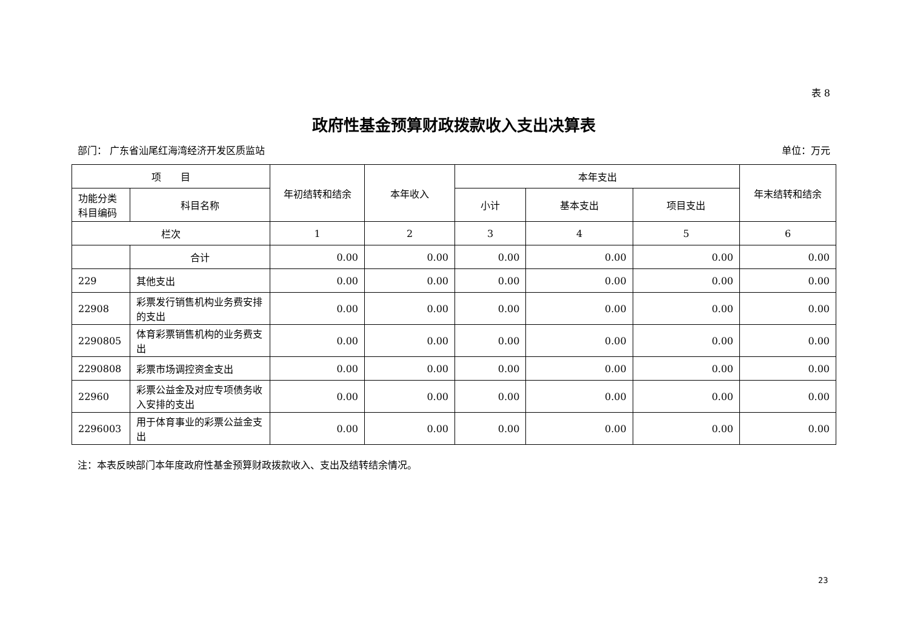表 8
政府性基金预算财政拨款收入支出决算表
部门： 广东省汕尾红海湾经济开发区质监站 单位：万元
| 项 目 | | 年初结转和结余 | 本年收入 | 本年支出 | | | 年末结转和结余 |
| --- | --- | --- | --- | --- | --- | --- | --- |
| 功能分类科目编码 | 科目名称 | | | 小计 | 基本支出 | 项目支出 | |
| 栏次 | | 1 | 2 | 3 | 4 | 5 | 6 |
| | 合计 | 0.00 | 0.00 | 0.00 | 0.00 | 0.00 | 0.00 |
| 229 | 其他支出 | 0.00 | 0.00 | 0.00 | 0.00 | 0.00 | 0.00 |
| 22908 | 彩票发行销售机构业务费安排的支出 | 0.00 | 0.00 | 0.00 | 0.00 | 0.00 | 0.00 |
| 2290805 | 体育彩票销售机构的业务费支出 | 0.00 | 0.00 | 0.00 | 0.00 | 0.00 | 0.00 |
| 2290808 | 彩票市场调控资金支出 | 0.00 | 0.00 | 0.00 | 0.00 | 0.00 | 0.00 |
| 22960 | 彩票公益金及对应专项债务收入安排的支出 | 0.00 | 0.00 | 0.00 | 0.00 | 0.00 | 0.00 |
| 2296003 | 用于体育事业的彩票公益金支出 | 0.00 | 0.00 | 0.00 | 0.00 | 0.00 | 0.00 |
注：本表反映部门本年度政府性基金预算财政拨款收入、支出及结转结余情况。
23